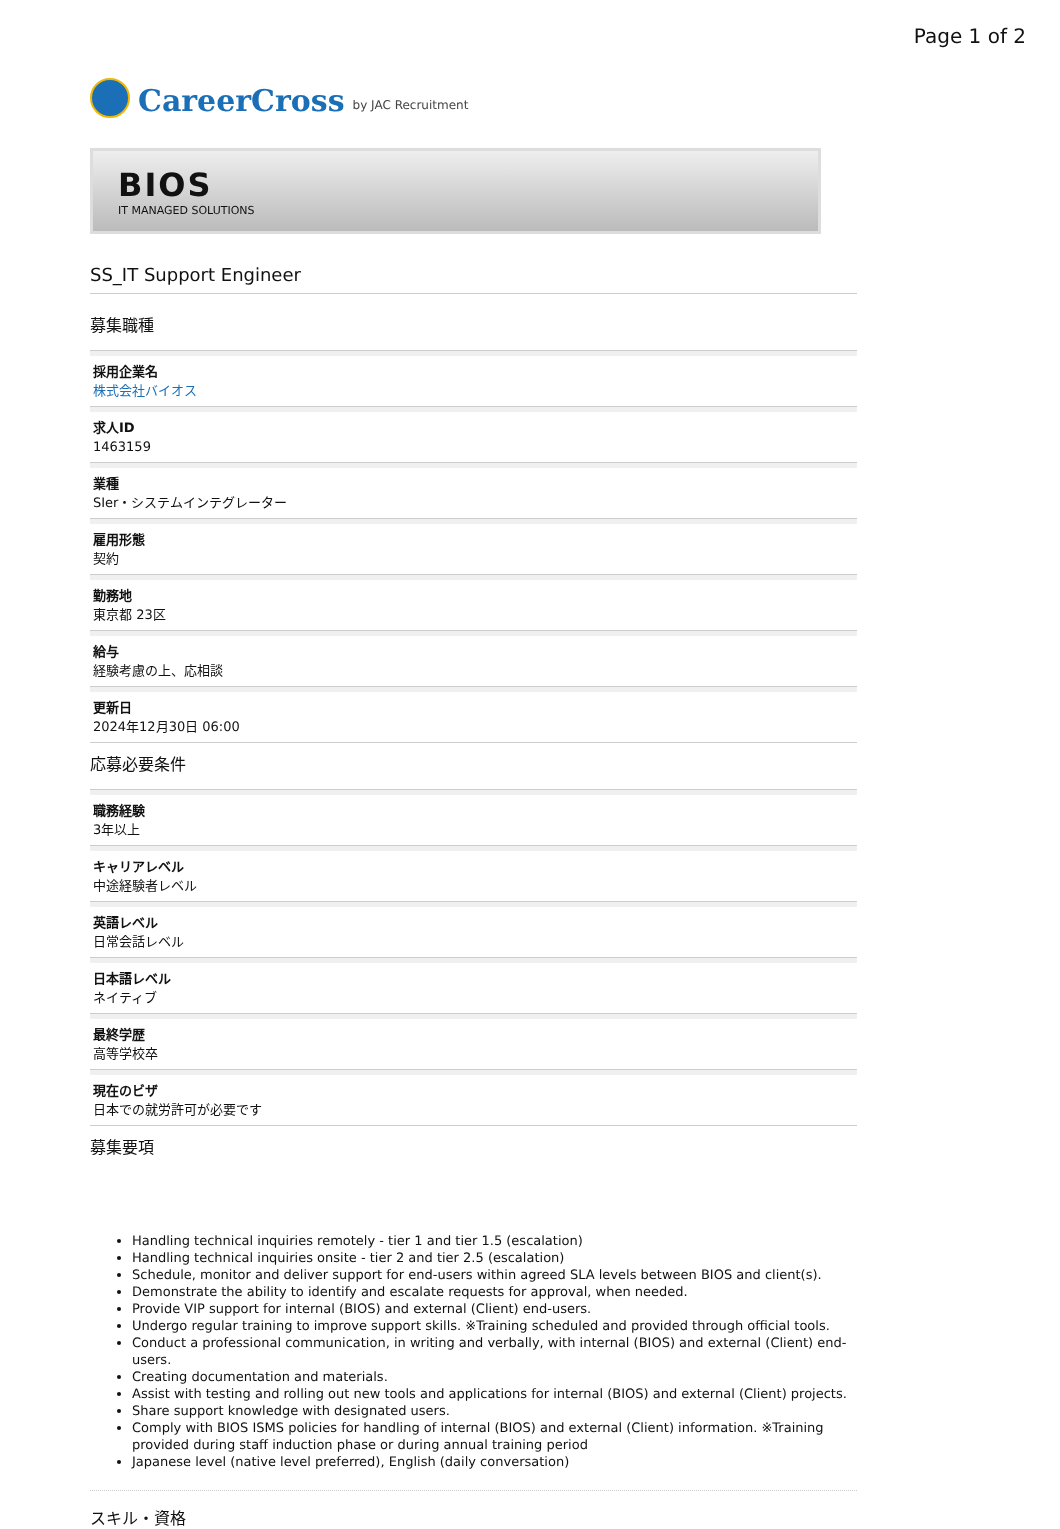Page 1 of 2
CareerCross by JAC Recruitment
BIOS
IT MANAGED SOLUTIONS
SS_IT Support Engineer
募集職種
採用企業名
株式会社バイオス
求人ID
1463159
業種
SIer・システムインテグレーター
雇用形態
契約
勤務地
東京都 23区
給与
経験考慮の上、応相談
更新日
2024年12月30日 06:00
応募必要条件
職務経験
3年以上
キャリアレベル
中途経験者レベル
英語レベル
日常会話レベル
日本語レベル
ネイティブ
最終学歴
高等学校卒
現在のビザ
日本での就労許可が必要です
募集要項
Handling technical inquiries remotely - tier 1 and tier 1.5 (escalation)
Handling technical inquiries onsite - tier 2 and tier 2.5 (escalation)
Schedule, monitor and deliver support for end-users within agreed SLA levels between BIOS and client(s).
Demonstrate the ability to identify and escalate requests for approval, when needed.
Provide VIP support for internal (BIOS) and external (Client) end-users.
Undergo regular training to improve support skills. ※Training scheduled and provided through official tools.
Conduct a professional communication, in writing and verbally, with internal (BIOS) and external (Client) end-users.
Creating documentation and materials.
Assist with testing and rolling out new tools and applications for internal (BIOS) and external (Client) projects.
Share support knowledge with designated users.
Comply with BIOS ISMS policies for handling of internal (BIOS) and external (Client) information. ※Training provided during staff induction phase or during annual training period
Japanese level (native level preferred), English (daily conversation)
スキル・資格